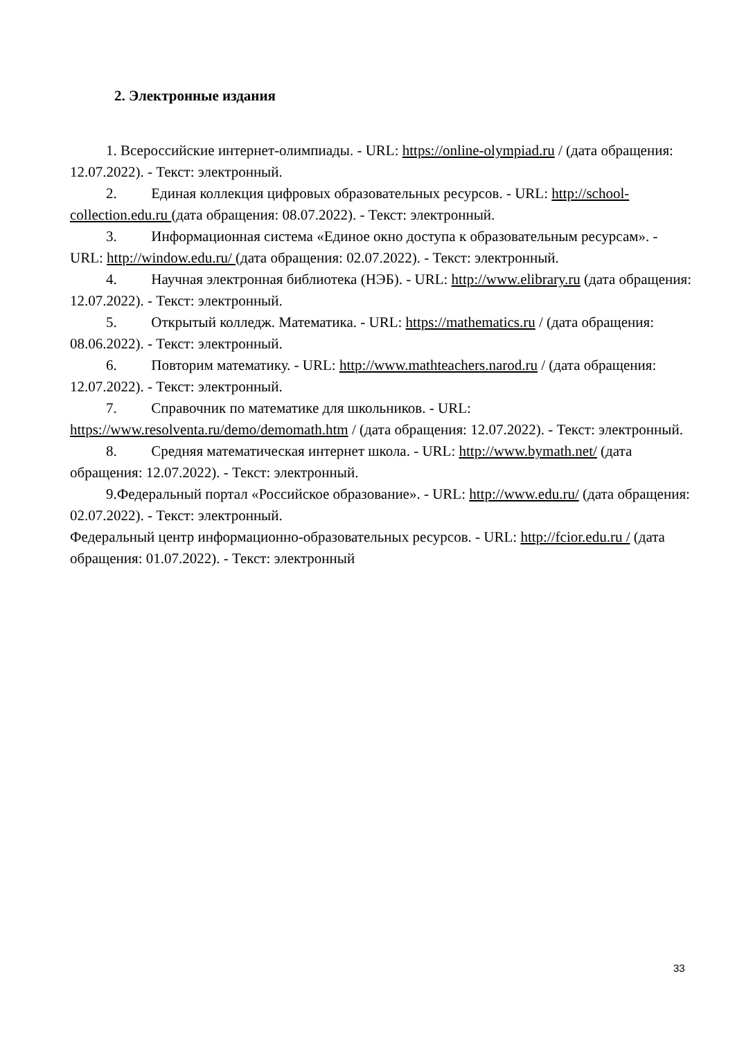2. Электронные издания
1. Всероссийские интернет-олимпиады. - URL: https://online-olympiad.ru / (дата обращения: 12.07.2022). - Текст: электронный.
2. Единая коллекция цифровых образовательных ресурсов. - URL: http://school-collection.edu.ru (дата обращения: 08.07.2022). - Текст: электронный.
3. Информационная система «Единое окно доступа к образовательным ресурсам». - URL: http://window.edu.ru/ (дата обращения: 02.07.2022). - Текст: электронный.
4. Научная электронная библиотека (НЭБ). - URL: http://www.elibrary.ru (дата обращения: 12.07.2022). - Текст: электронный.
5. Открытый колледж. Математика. - URL: https://mathematics.ru / (дата обращения: 08.06.2022). - Текст: электронный.
6. Повторим математику. - URL: http://www.mathteachers.narod.ru / (дата обращения: 12.07.2022). - Текст: электронный.
7. Справочник по математике для школьников. - URL: https://www.resolventa.ru/demo/demomath.htm / (дата обращения: 12.07.2022). - Текст: электронный.
8. Средняя математическая интернет школа. - URL: http://www.bymath.net/ (дата обращения: 12.07.2022). - Текст: электронный.
9.Федеральный портал «Российское образование». - URL: http://www.edu.ru/ (дата обращения: 02.07.2022). - Текст: электронный.
Федеральный центр информационно-образовательных ресурсов. - URL: http://fcior.edu.ru / (дата обращения: 01.07.2022). - Текст: электронный
33